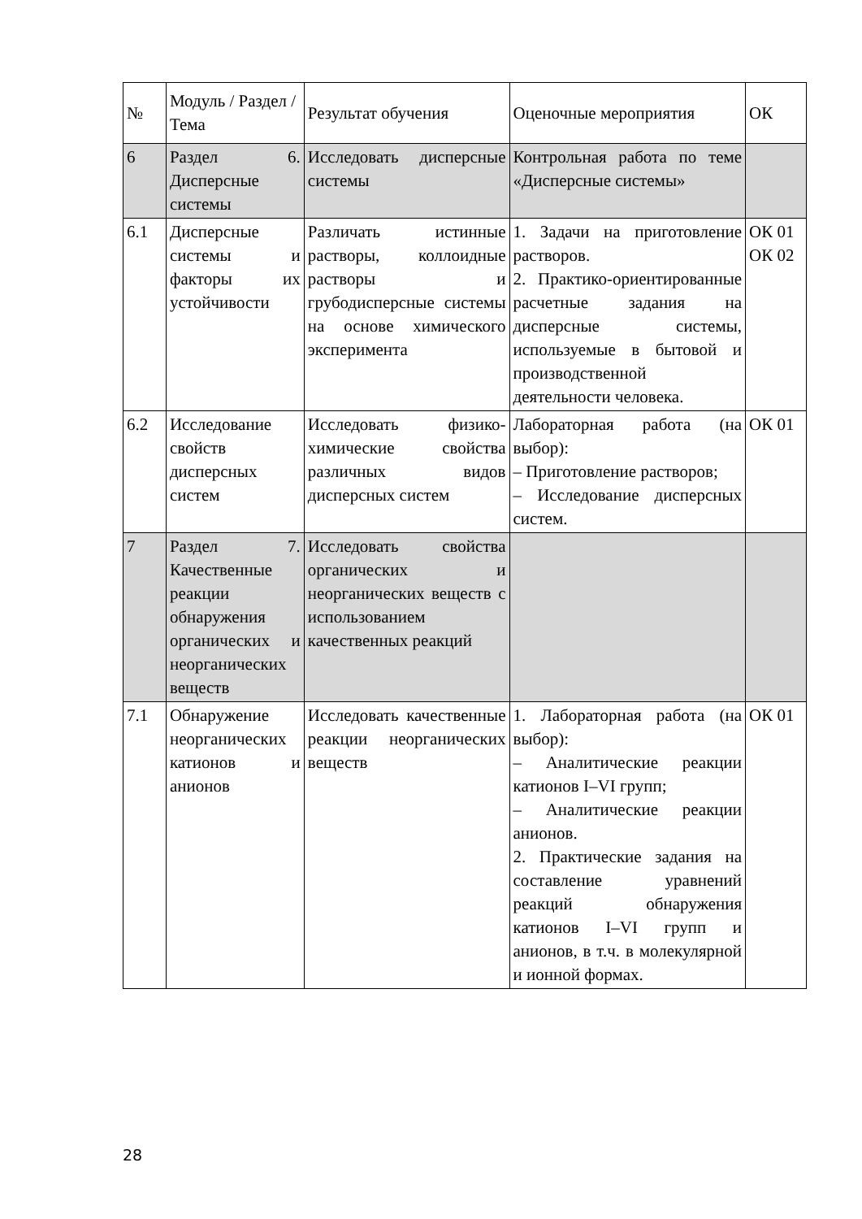| № | Модуль / Раздел / Тема | Результат обучения | Оценочные мероприятия | ОК |
| --- | --- | --- | --- | --- |
| 6 | Раздел 6. Дисперсные системы | Исследовать дисперсные системы | Контрольная работа по теме «Дисперсные системы» | |
| 6.1 | Дисперсные системы и факторы их устойчивости | Различать истинные растворы, коллоидные растворы и грубодисперсные системы на основе химического эксперимента | 1. Задачи на приготовление растворов. 2. Практико-ориентированные расчетные задания на дисперсные системы, используемые в бытовой и производственной деятельности человека. | ОК 01 ОК 02 |
| 6.2 | Исследование свойств дисперсных систем | Исследовать физико-химические свойства различных видов дисперсных систем | Лабораторная работа (на выбор): – Приготовление растворов; – Исследование дисперсных систем. | ОК 01 |
| 7 | Раздел 7. Качественные реакции обнаружения органических и неорганических веществ | Исследовать свойства органических и неорганических веществ с использованием качественных реакций | | |
| 7.1 | Обнаружение неорганических катионов и анионов | Исследовать качественные реакции неорганических веществ | 1. Лабораторная работа (на выбор): – Аналитические реакции катионов I–VI групп; – Аналитические реакции анионов. 2. Практические задания на составление уравнений реакций обнаружения катионов I–VI групп и анионов, в т.ч. в молекулярной и ионной формах. | ОК 01 |
28